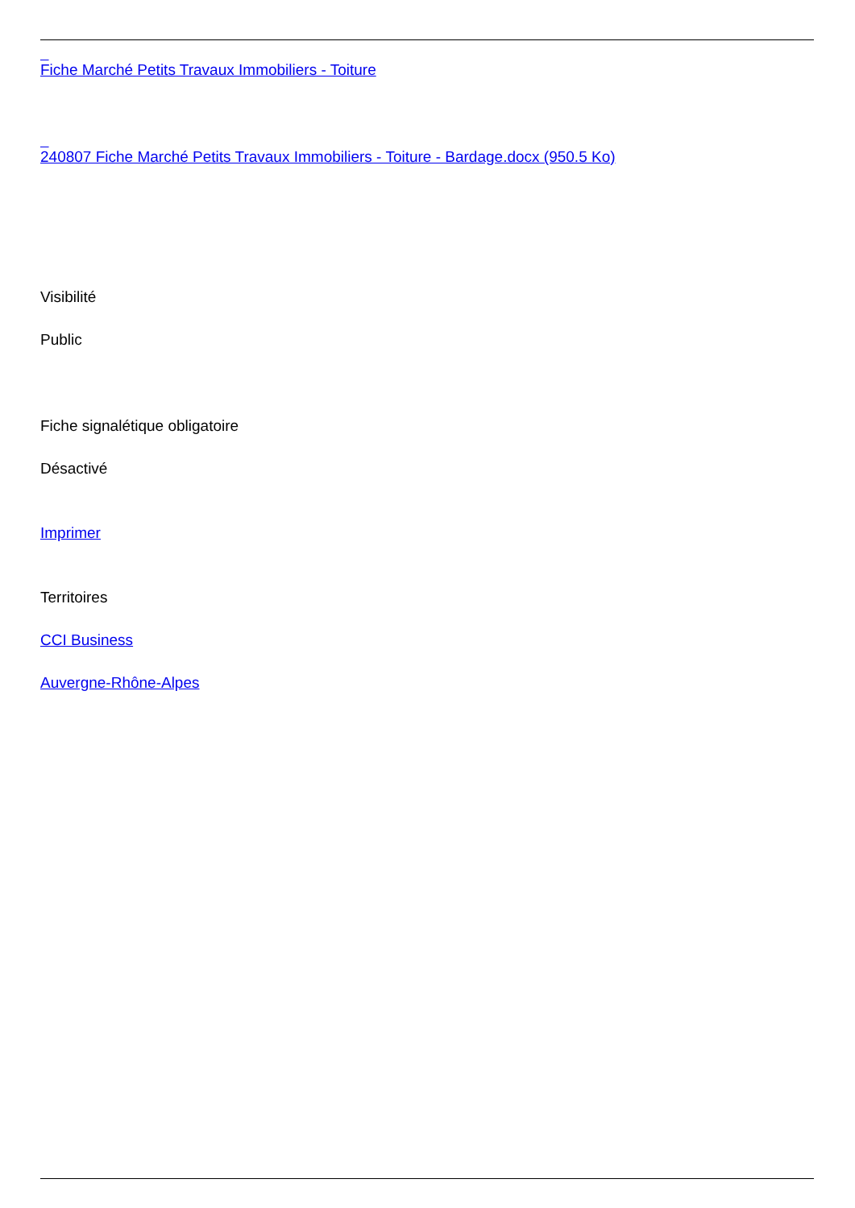Fiche Marché Petits Travaux Immobiliers - Toiture
240807 Fiche Marché Petits Travaux Immobiliers - Toiture - Bardage.docx (950.5 Ko)
Visibilité
Public
Fiche signalétique obligatoire
Désactivé
Imprimer
Territoires
CCI Business
Auvergne-Rhône-Alpes